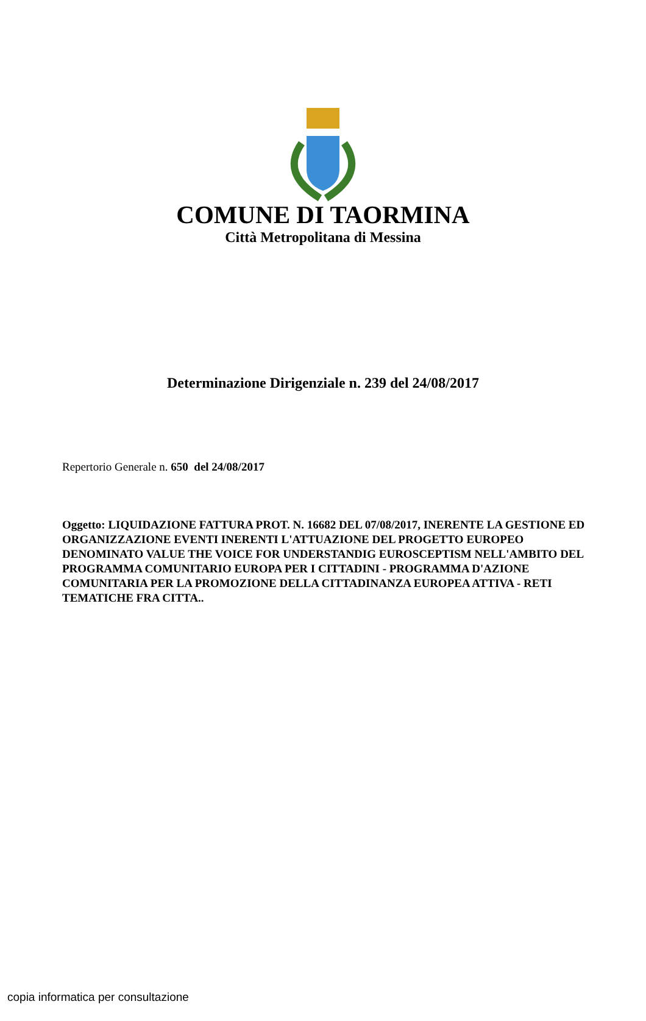COMUNE DI TAORMINA
Città Metropolitana di Messina
Determinazione Dirigenziale n. 239 del 24/08/2017
Repertorio Generale n. 650 del 24/08/2017
Oggetto: LIQUIDAZIONE FATTURA PROT. N. 16682 DEL 07/08/2017, INERENTE LA GESTIONE ED ORGANIZZAZIONE EVENTI INERENTI L'ATTUAZIONE DEL PROGETTO EUROPEO DENOMINATO VALUE THE VOICE FOR UNDERSTANDIG EUROSCEPTISM NELL'AMBITO DEL PROGRAMMA COMUNITARIO EUROPA PER I CITTADINI - PROGRAMMA D'AZIONE COMUNITARIA PER LA PROMOZIONE DELLA CITTADINANZA EUROPEA ATTIVA - RETI TEMATICHE FRA CITTA..
copia informatica per consultazione